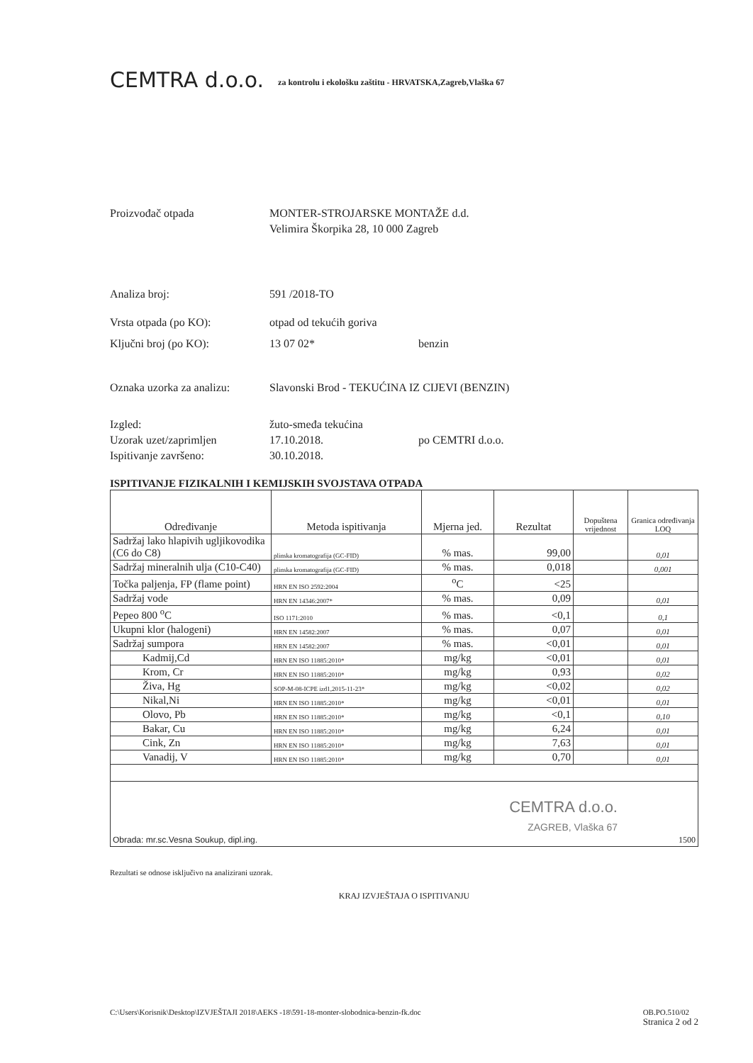CEMTRA d.o.o.
za kontrolu i ekološku zaštitu - HRVATSKA,Zagreb,Vlaška 67
Proizvođač otpada MONTER-STROJARSKE MONTAŽE d.d.
Velimira Škorpika 28, 10 000 Zagreb
Analiza broj: 591 /2018-TO
Vrsta otpada (po KO): otpad od tekućih goriva
Ključni broj (po KO): 13 07 02* benzin
Oznaka uzorka za analizu:
Slavonski Brod - TEKUĆINA IZ CIJEVI (BENZIN)
Izgled: žuto-smeđa tekućina
Uzorak uzet/zaprimljen 17.10.2018. po CEMTRI d.o.o.
Ispitivanje završeno: 30.10.2018.
ISPITIVANJE FIZIKALNIH I KEMIJSKIH SVOJSTAVA OTPADA
| Određivanje | Metoda ispitivanja | Mjerna jed. | Rezultat | Dopuštena vrijednost | Granica određivanja LOQ |
| --- | --- | --- | --- | --- | --- |
| Sadržaj lako hlapivih ugljikovodika (C6 do C8) | plinska kromatografija (GC-FID) | % mas. | 99,00 | | 0,01 |
| Sadržaj mineralnih ulja (C10-C40) | plinska kromatografija (GC-FID) | % mas. | 0,018 | | 0,001 |
| Točka paljenja, FP (flame point) | HRN EN ISO 2592:2004 | <sup>o</sup> C | <25 | | |
| Sadržaj vode | HRN EN 14346:2007* | % mas. | 0,09 | | 0,01 |
| Pepeo 800 <sup>o</sup>C | ISO 1171:2010 | % mas. | <0,1 | | 0,1 |
| Ukupni klor (halogeni) | HRN EN 14582:2007 | % mas. | 0,07 | | 0,01 |
| Sadržaj sumpora | HRN EN 14582:2007 | % mas. | <0,01 | | 0,01 |
| Kadmij,Cd | HRN EN ISO 11885:2010* | mg/kg | <0,01 | | 0,01 |
| Krom, Cr | HRN EN ISO 11885:2010* | mg/kg | 0,93 | | 0,02 |
| Živa, Hg | SOP-M-08-ICPE izd1,2015-11-23* | mg/kg | <0,02 | | 0,02 |
| Nikal,Ni | HRN EN ISO 11885:2010* | mg/kg | <0,01 | | 0,01 |
| Olovo, Pb | HRN EN ISO 11885:2010* | mg/kg | <0,1 | | 0,10 |
| Bakar, Cu | HRN EN ISO 11885:2010* | mg/kg | 6,24 | | 0,01 |
| Cink, Zn | HRN EN ISO 11885:2010* | mg/kg | 7,63 | | 0,01 |
| Vanadij, V | HRN EN ISO 11885:2010* | mg/kg | 0,70 | | 0,01 |
| CEMTRA d.o.o. ZAGREB, Vlaška 67 Obrada: mr.sc.Vesna Soukup, dipl.ing. 1500 | | | | | |
Rezultati se odnose isključivo na analizirani uzorak.
KRAJ IZVJEŠTAJA O ISPITIVANJU
C:\Users\Korisnik\Desktop\IZVJEŠTAJI 2018\AEKS -18\591-18-monter-slobodnica-benzin-fk.doc OB.PO.510/02
Stranica 2 od 2